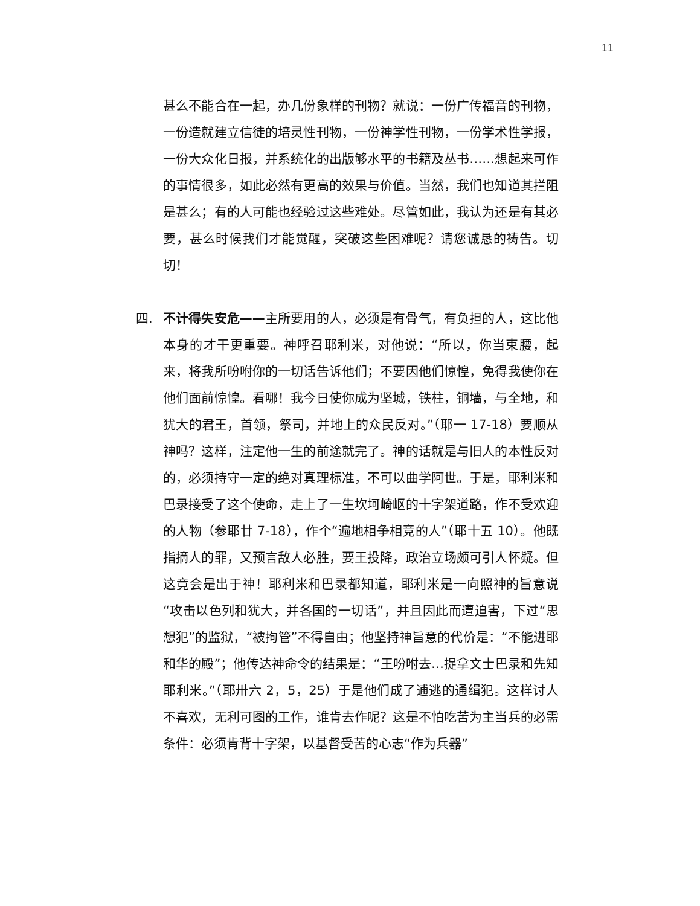11
甚么不能合在一起，办几份象样的刊物？就说：一份广传福音的刊物，一份造就建立信徒的培灵性刊物，一份神学性刊物，一份学术性学报，一份大众化日报，并系统化的出版够水平的书籍及丛书……想起来可作的事情很多，如此必然有更高的效果与价值。当然，我们也知道其拦阻是甚么；有的人可能也经验过这些难处。尽管如此，我认为还是有其必要，甚么时候我们才能觉醒，突破这些困难呢？请您诚恳的祷告。切切！
四. 不计得失安危——主所要用的人，必须是有骨气，有负担的人，这比他本身的才干更重要。神呼召耶利米，对他说：“所以，你当束腰，起来，将我所吩咐你的一切话告诉他们；不要因他们惊惶，免得我使你在他们面前惊惶。看哪！我今日使你成为坚城，铁柱，铜墙，与全地，和犹大的君王，首领，祭司，并地上的众民反对。”（耶一 17-18）要顺从神吗？这样，注定他一生的前途就完了。神的话就是与旧人的本性反对的，必须持守一定的绝对真理标准，不可以曲学阿世。于是，耶利米和巴录接受了这个使命，走上了一生坎坷崎岖的十字架道路，作不受欢迎的人物（参耶廿 7-18），作个“遍地相争相竞的人”（耶十五 10）。他既指摘人的罪，又预言敌人必胜，要王投降，政治立场颇可引人怀疑。但这竟会是出于神！耶利米和巴录都知道，耶利米是一向照神的旨意说“攻击以色列和犹大，并各国的一切话”，并且因此而遭迫害，下过“思想犯”的监狱，“被拘管”不得自由；他坚持神旨意的代价是：“不能进耶和华的殿”；他传达神命令的结果是：“王吩咐去…捉拿文士巴录和先知耶利米。”（耶卅六 2，5，25）于是他们成了逋逃的通缉犯。这样讨人不喜欢，无利可图的工作，谁肯去作呢？这是不怕吃苦为主当兵的必需条件：必须肯背十字架，以基督受苦的心志“作为兵器”